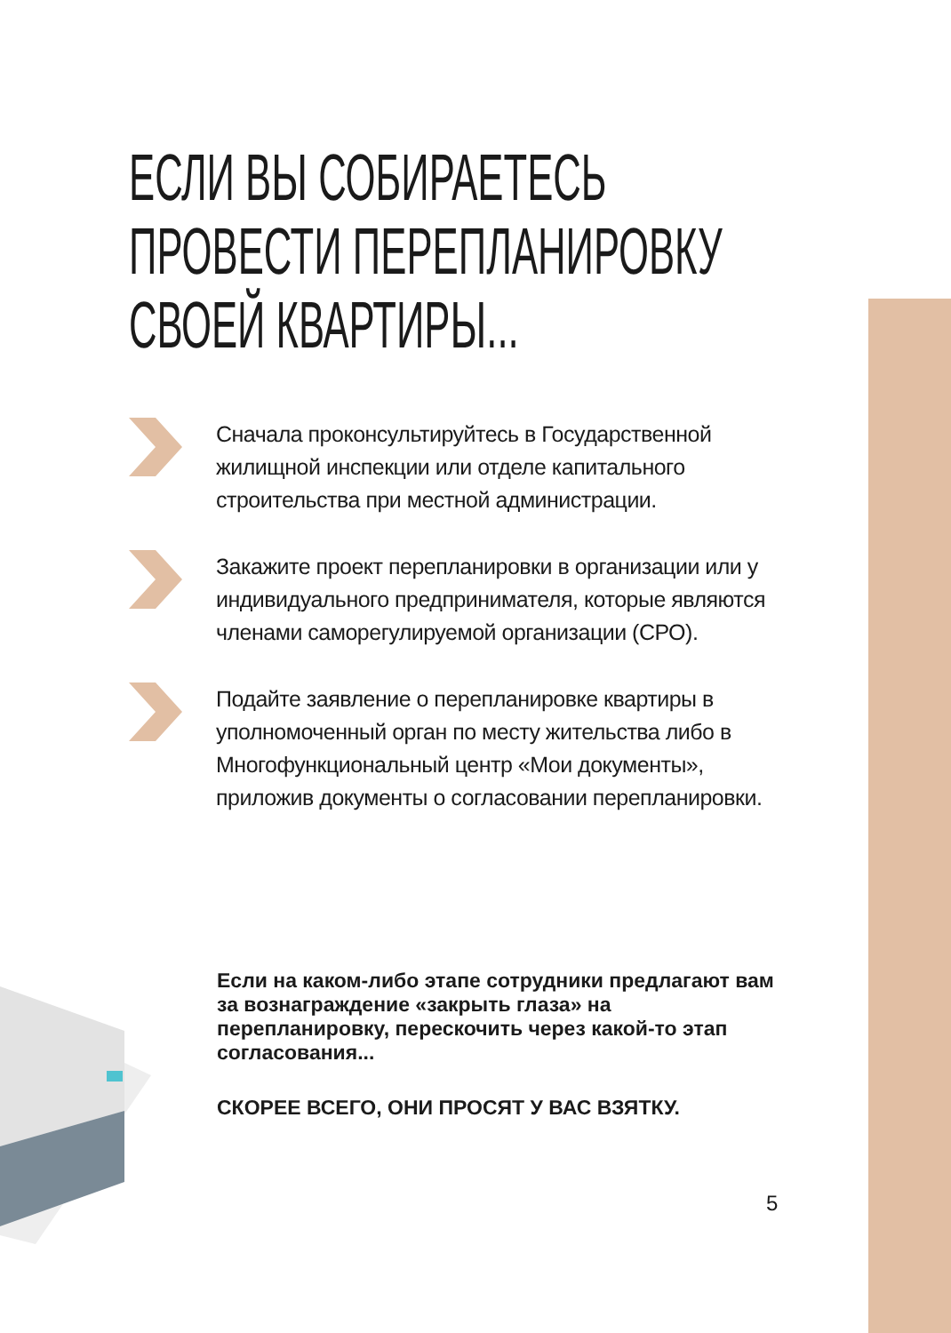ЕСЛИ ВЫ СОБИРАЕТЕСЬ
ПРОВЕСТИ ПЕРЕПЛАНИРОВКУ
СВОЕЙ КВАРТИРЫ...
Сначала проконсультируйтесь в Государственной жилищной инспекции или отделе капитального строительства при местной администрации.
Закажите проект перепланировки в организации или у индивидуального предпринимателя, которые являются членами саморегулируемой организации (СРО).
Подайте заявление о перепланировке квартиры в уполномоченный орган по месту жительства либо в Многофункциональный центр «Мои документы», приложив документы о согласовании перепланировки.
Если на каком-либо этапе сотрудники предлагают вам за вознаграждение «закрыть глаза» на перепланировку, перескочить через какой-то этап согласования...
СКОРЕЕ ВСЕГО, ОНИ ПРОСЯТ У ВАС ВЗЯТКУ.
5